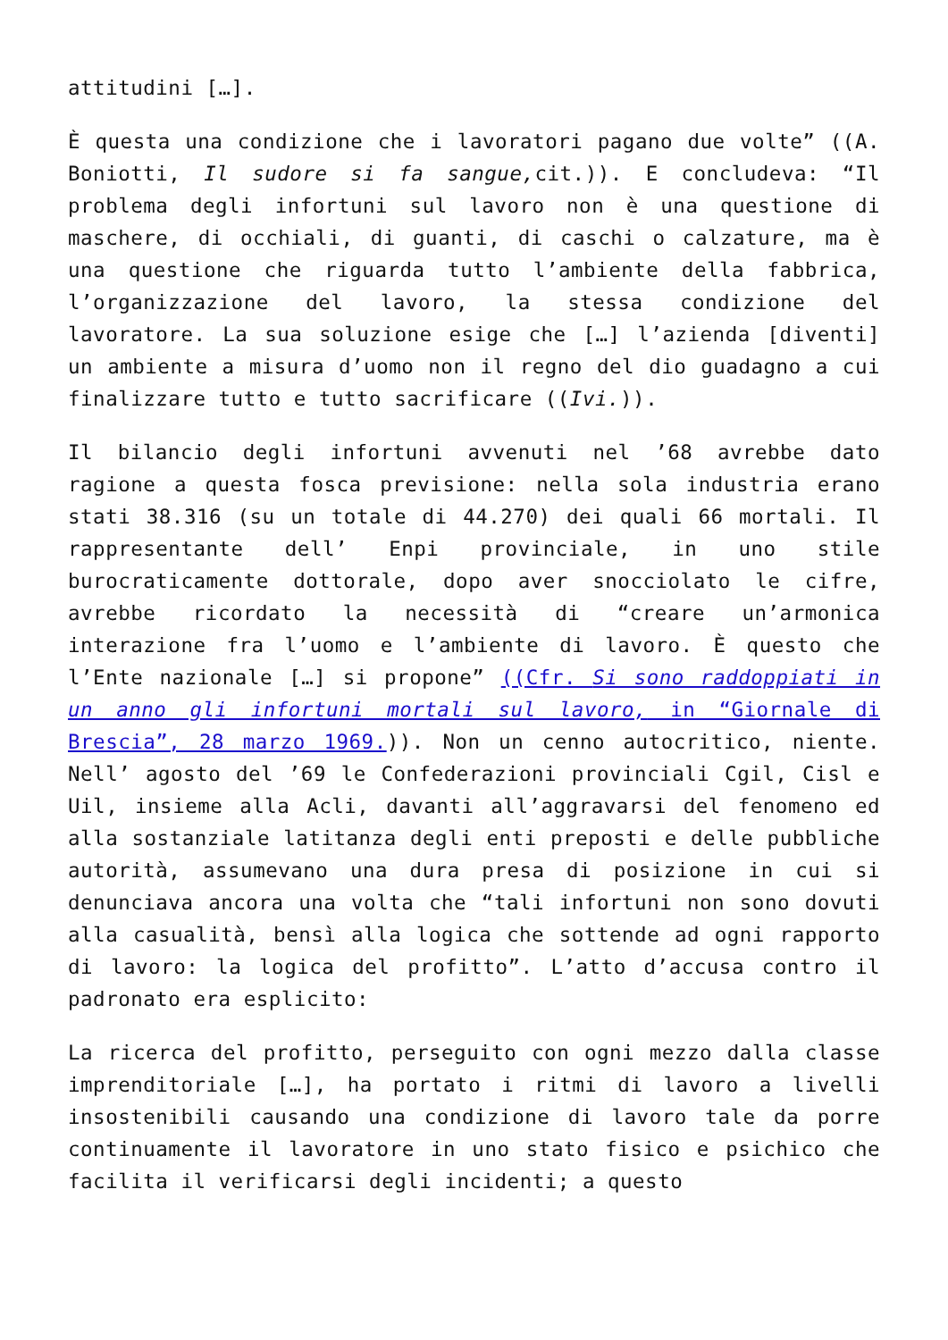attitudini […].
È questa una condizione che i lavoratori pagano due volte” ((A. Boniotti, Il sudore si fa sangue, cit.)). E concludeva: “Il problema degli infortuni sul lavoro non è una questione di maschere, di occhiali, di guanti, di caschi o calzature, ma è una questione che riguarda tutto l’ambiente della fabbrica, l’organizzazione del lavoro, la stessa condizione del lavoratore. La sua soluzione esige che […] l’azienda [diventi] un ambiente a misura d’uomo non il regno del dio guadagno a cui finalizzare tutto e tutto sacrificare ((Ivi.)).
Il bilancio degli infortuni avvenuti nel ’68 avrebbe dato ragione a questa fosca previsione: nella sola industria erano stati 38.316 (su un totale di 44.270) dei quali 66 mortali. Il rappresentante dell’ Enpi provinciale, in uno stile burocraticamente dottorale, dopo aver snocciolato le cifre, avrebbe ricordato la necessità di “creare un’armonica interazione fra l’uomo e l’ambiente di lavoro. È questo che l’Ente nazionale […] si propone” ((Cfr. Si sono raddoppiati in un anno gli infortuni mortali sul lavoro, in “Giornale di Brescia”, 28 marzo 1969.)). Non un cenno autocritico, niente. Nell’ agosto del ’69 le Confederazioni provinciali Cgil, Cisl e Uil, insieme alla Acli, davanti all’aggravarsi del fenomeno ed alla sostanziale latitanza degli enti preposti e delle pubbliche autorità, assumevano una dura presa di posizione in cui si denunciava ancora una volta che “tali infortuni non sono dovuti alla casualità, bensì alla logica che sottende ad ogni rapporto di lavoro: la logica del profitto”. L’atto d’accusa contro il padronato era esplicito:
La ricerca del profitto, perseguito con ogni mezzo dalla classe imprenditoriale […], ha portato i ritmi di lavoro a livelli insostenibili causando una condizione di lavoro tale da porre continuamente il lavoratore in uno stato fisico e psichico che facilita il verificarsi degli incidenti; a questo